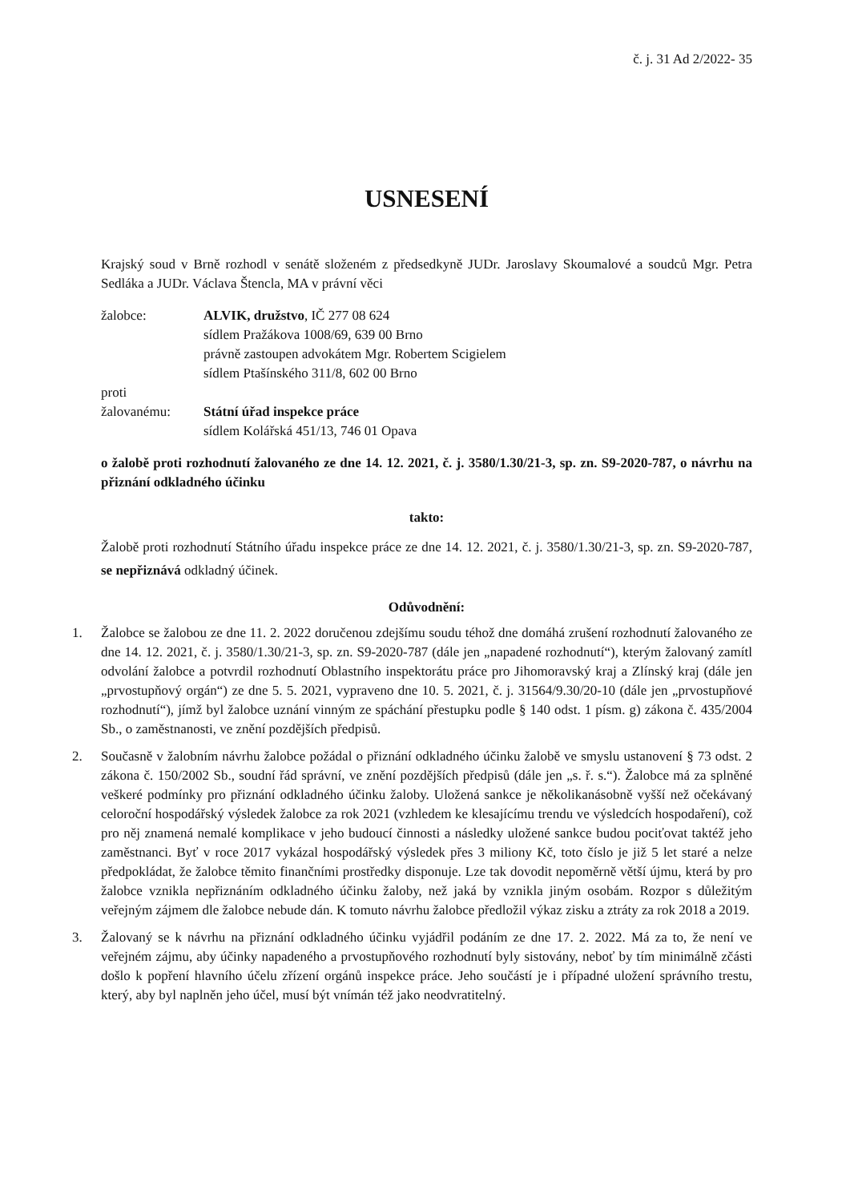č. j. 31 Ad 2/2022- 35
USNESENÍ
Krajský soud v Brně rozhodl v senátě složeném z předsedkyně JUDr. Jaroslavy Skoumalové a soudců Mgr. Petra Sedláka a JUDr. Václava Štencla, MA v právní věci
žalobce: ALVIK, družstvo, IČ 277 08 624
sídlem Pražákova 1008/69, 639 00 Brno
právně zastoupen advokátem Mgr. Robertem Scigielem
sídlem Ptašínského 311/8, 602 00 Brno
proti
žalovanému: Státní úřad inspekce práce
sídlem Kolářská 451/13, 746 01 Opava
o žalobě proti rozhodnutí žalovaného ze dne 14. 12. 2021, č. j. 3580/1.30/21-3, sp. zn. S9-2020-787, o návrhu na přiznání odkladného účinku
takto:
Žalobě proti rozhodnutí Státního úřadu inspekce práce ze dne 14. 12. 2021, č. j. 3580/1.30/21-3, sp. zn. S9-2020-787, se nepřiznává odkladný účinek.
Odůvodnění:
1. Žalobce se žalobou ze dne 11. 2. 2022 doručenou zdejšímu soudu téhož dne domáhá zrušení rozhodnutí žalovaného ze dne 14. 12. 2021, č. j. 3580/1.30/21-3, sp. zn. S9-2020-787 (dále jen „napadené rozhodnutí“), kterým žalovaný zamítl odvolání žalobce a potvrdil rozhodnutí Oblastního inspektorátu práce pro Jihomoravský kraj a Zlínský kraj (dále jen „prvostupňový orgán“) ze dne 5. 5. 2021, vypraveno dne 10. 5. 2021, č. j. 31564/9.30/20-10 (dále jen „prvostupňové rozhodnutí“), jímž byl žalobce uznání vinným ze spáchání přestupku podle § 140 odst. 1 písm. g) zákona č. 435/2004 Sb., o zaměstnanosti, ve znění pozdějších předpisů.
2. Současně v žalobním návrhu žalobce požádal o přiznání odkladného účinku žalobě ve smyslu ustanovení § 73 odst. 2 zákona č. 150/2002 Sb., soudní řád správní, ve znění pozdějších předpisů (dále jen „s. ř. s.“). Žalobce má za splněné veškeré podmínky pro přiznání odkladného účinku žaloby. Uložená sankce je několikanásobně vyšší než očekávaný celoroční hospodářský výsledek žalobce za rok 2021 (vzhledem ke klesajícímu trendu ve výsledcích hospodaření), což pro něj znamená nemalé komplikace v jeho budoucí činnosti a následky uložené sankce budou pociťovat taktéž jeho zaměstnanci. Byť v roce 2017 vykázal hospodářský výsledek přes 3 miliony Kč, toto číslo je již 5 let staré a nelze předpokládat, že žalobce těmito finančními prostředky disponuje. Lze tak dovodit nepoměrně větší újmu, která by pro žalobce vznikla nepřiznáním odkladného účinku žaloby, než jaká by vznikla jiným osobám. Rozpor s důležitým veřejným zájmem dle žalobce nebude dán. K tomuto návrhu žalobce předložil výkaz zisku a ztráty za rok 2018 a 2019.
3. Žalovaný se k návrhu na přiznání odkladného účinku vyjádřil podáním ze dne 17. 2. 2022. Má za to, že není ve veřejném zájmu, aby účinky napadeného a prvostupňového rozhodnutí byly sistovány, neboť by tím minimálně zčásti došlo k popření hlavního účelu zřízení orgánů inspekce práce. Jeho součástí je i případné uložení správního trestu, který, aby byl naplněn jeho účel, musí být vnímán též jako neodvratitelný.